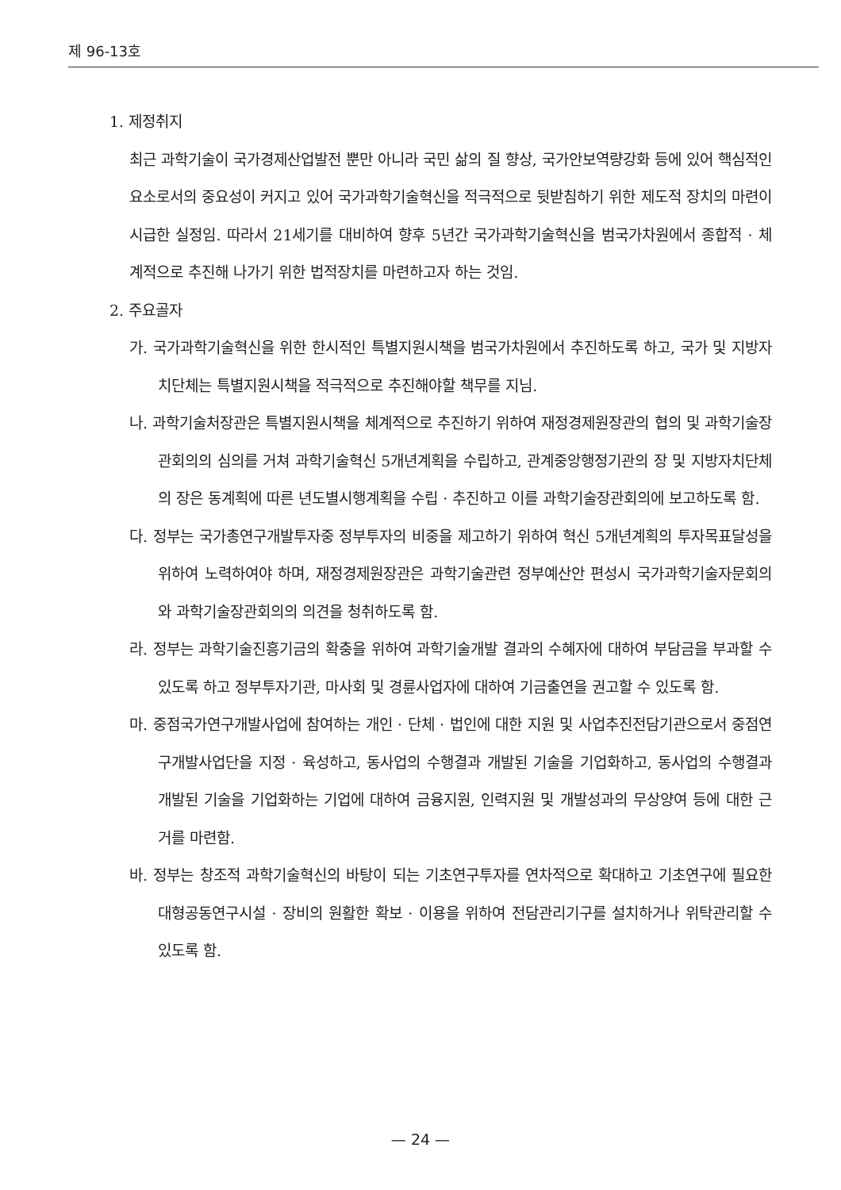제 96-13호
1. 제정취지
최근 과학기술이 국가경제산업발전 뿐만 아니라 국민 삶의 질 향상, 국가안보역량강화 등에 있어 핵심적인 요소로서의 중요성이 커지고 있어 국가과학기술혁신을 적극적으로 뒷받침하기 위한 제도적 장치의 마련이 시급한 실정임. 따라서 21세기를 대비하여 향후 5년간 국가과학기술혁신을 범국가차원에서 종합적 · 체계적으로 추진해 나가기 위한 법적장치를 마련하고자 하는 것임.
2. 주요골자
가. 국가과학기술혁신을 위한 한시적인 특별지원시책을 범국가차원에서 추진하도록 하고, 국가 및 지방자치단체는 특별지원시책을 적극적으로 추진해야할 책무를 지님.
나. 과학기술처장관은 특별지원시책을 체계적으로 추진하기 위하여 재정경제원장관의 협의 및 과학기술장관회의의 심의를 거쳐 과학기술혁신 5개년계획을 수립하고, 관계중앙행정기관의 장 및 지방자치단체의 장은 동계획에 따른 년도별시행계획을 수립 · 추진하고 이를 과학기술장관회의에 보고하도록 함.
다. 정부는 국가총연구개발투자중 정부투자의 비중을 제고하기 위하여 혁신 5개년계획의 투자목표달성을 위하여 노력하여야 하며, 재정경제원장관은 과학기술관련 정부예산안 편성시 국가과학기술자문회의와 과학기술장관회의의 의견을 청취하도록 함.
라. 정부는 과학기술진흥기금의 확충을 위하여 과학기술개발 결과의 수혜자에 대하여 부담금을 부과할 수 있도록 하고 정부투자기관, 마사회 및 경륜사업자에 대하여 기금출연을 권고할 수 있도록 함.
마. 중점국가연구개발사업에 참여하는 개인 · 단체 · 법인에 대한 지원 및 사업추진전담기관으로서 중점연구개발사업단을 지정 · 육성하고, 동사업의 수행결과 개발된 기술을 기업화하고, 동사업의 수행결과 개발된 기술을 기업화하는 기업에 대하여 금융지원, 인력지원 및 개발성과의 무상양여 등에 대한 근거를 마련함.
바. 정부는 창조적 과학기술혁신의 바탕이 되는 기초연구투자를 연차적으로 확대하고 기초연구에 필요한 대형공동연구시설 · 장비의 원활한 확보 · 이용을 위하여 전담관리기구를 설치하거나 위탁관리할 수 있도록 함.
— 24 —